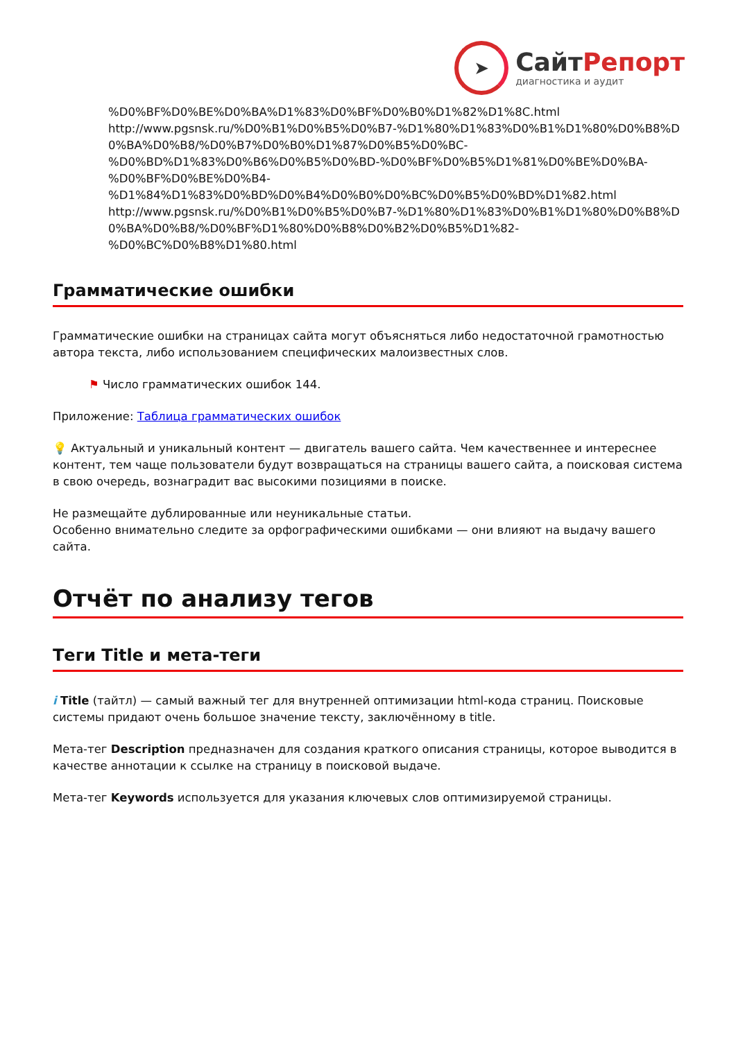➤
СайтРепорт
диагностика и аудит
%D0%BF%D0%BE%D0%BA%D1%83%D0%BF%D0%B0%D1%82%D1%8C.html
http://www.pgsnsk.ru/%D0%B1%D0%B5%D0%B7-%D1%80%D1%83%D0%B1%D1%80%D0%B8%D0%BA%D0%B8/%D0%B7%D0%B0%D1%87%D0%B5%D0%BC-
%D0%BD%D1%83%D0%B6%D0%B5%D0%BD-%D0%BF%D0%B5%D1%81%D0%BE%D0%BA-
%D0%BF%D0%BE%D0%B4-
%D1%84%D1%83%D0%BD%D0%B4%D0%B0%D0%BC%D0%B5%D0%BD%D1%82.html
http://www.pgsnsk.ru/%D0%B1%D0%B5%D0%B7-%D1%80%D1%83%D0%B1%D1%80%D0%B8%D0%BA%D0%B8/%D0%BF%D1%80%D0%B8%D0%B2%D0%B5%D1%82-
%D0%BC%D0%B8%D1%80.html
Грамматические ошибки
Грамматические ошибки на страницах сайта могут объясняться либо недостаточной грамотностью автора текста, либо использованием специфических малоизвестных слов.
⚑ Число грамматических ошибок 144.
Приложение: Таблица грамматических ошибок
💡 Актуальный и уникальный контент — двигатель вашего сайта. Чем качественнее и интереснее контент, тем чаще пользователи будут возвращаться на страницы вашего сайта, а поисковая система в свою очередь, вознаградит вас высокими позициями в поиске.
Не размещайте дублированные или неуникальные статьи.
Особенно внимательно следите за орфографическими ошибками — они влияют на выдачу вашего сайта.
Отчёт по анализу тегов
Теги Title и мета-теги
i Title (тайтл) — самый важный тег для внутренней оптимизации html-кода страниц. Поисковые системы придают очень большое значение тексту, заключённому в title.
Мета-тег Description предназначен для создания краткого описания страницы, которое выводится в качестве аннотации к ссылке на страницу в поисковой выдаче.
Мета-тег Keywords используется для указания ключевых слов оптимизируемой страницы.